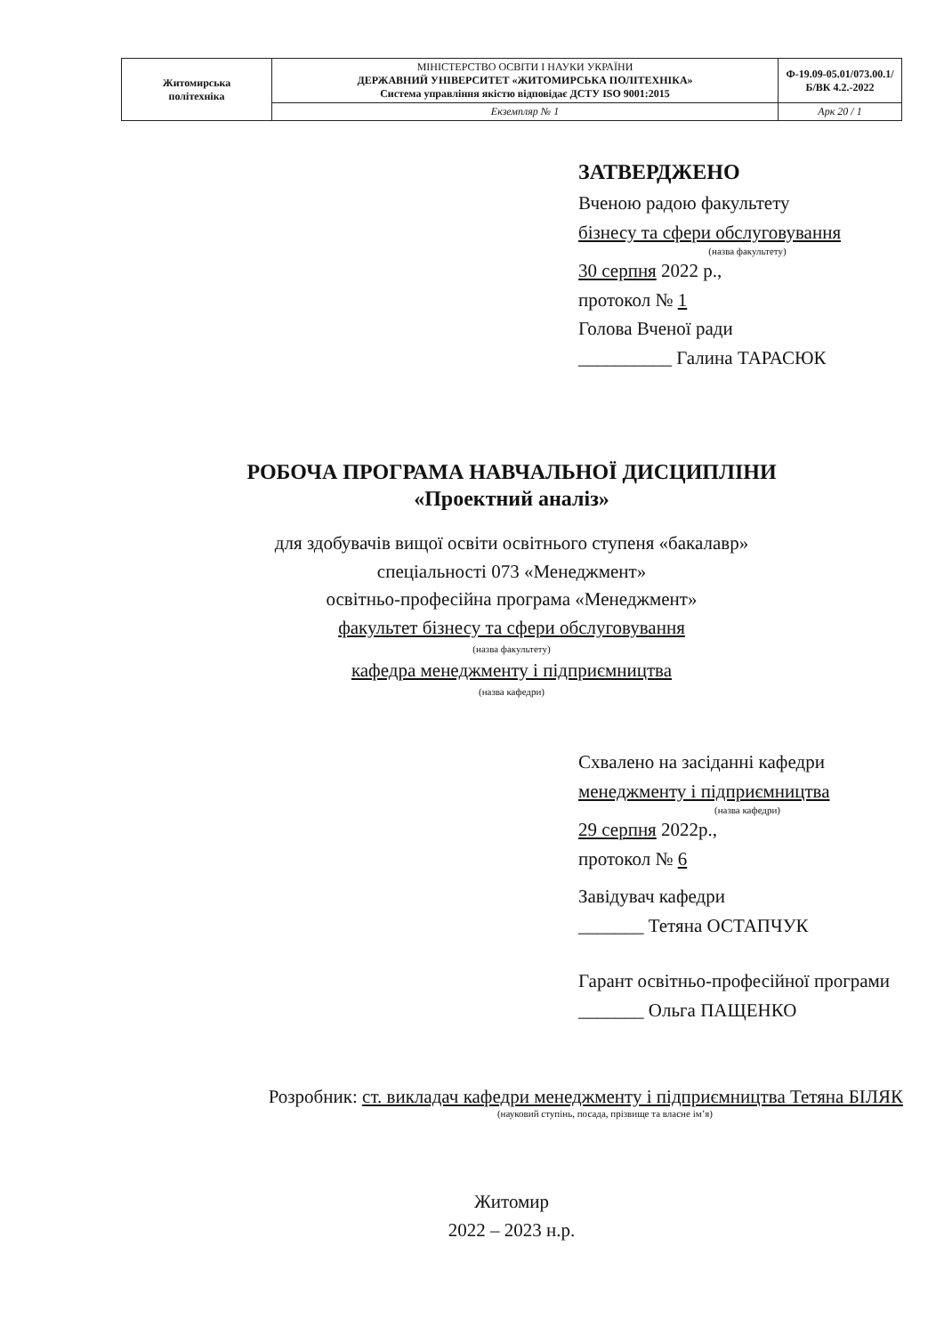| Житомирська політехніка | МІНІСТЕРСТВО ОСВІТИ І НАУКИ УКРАЇНИ ДЕРЖАВНИЙ УНІВЕРСИТЕТ «ЖИТОМИРСЬКА ПОЛІТЕХНІКА» Система управління якістю відповідає ДСТУ ISO 9001:2015 | Ф-19.09-05.01/073.00.1/Б/ВК 4.2.-2022 |
| | Екземпляр № 1 | Арк 20 / 1 |
ЗАТВЕРДЖЕНО
Вченою радою факультету
бізнесу та сфери обслуговування
(назва факультету)
30 серпня 2022 р.,
протокол № 1
Голова Вченої ради
__________ Галина ТАРАСЮК
РОБОЧА ПРОГРАМА НАВЧАЛЬНОЇ ДИСЦИПЛІНИ
«Проектний аналіз»
для здобувачів вищої освіти освітнього ступеня «бакалавр»
спеціальності 073 «Менеджмент»
освітньо-професійна програма «Менеджмент»
факультет бізнесу та сфери обслуговування
(назва факультету)
кафедра менеджменту і підприємництва
(назва кафедри)
Схвалено на засіданні кафедри
менеджменту і підприємництва
(назва кафедри)
29 серпня 2022р.,
протокол № 6
Завідувач кафедри
_______ Тетяна ОСТАПЧУК
Гарант освітньо-професійної програми
_______ Ольга ПАЩЕНКО
Розробник: ст. викладач кафедри менеджменту і підприємництва Тетяна БІЛЯК
(науковий ступінь, посада, прізвище та власне ім’я)
Житомир
2022 – 2023 н.р.